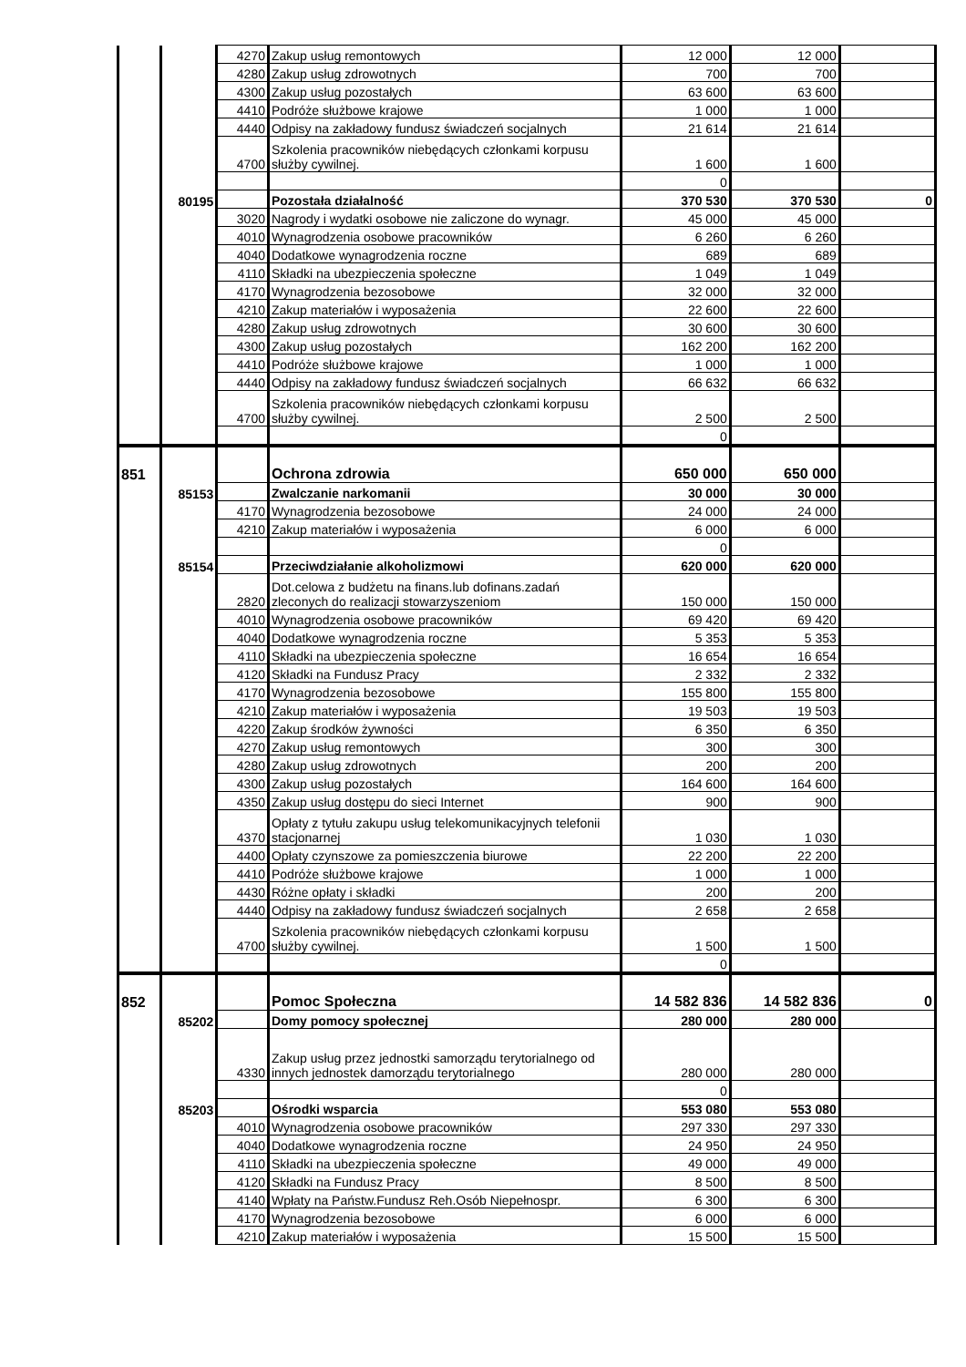| | | 4270 | Zakup usług remontowych | 12 000 | 12 000 | |
| | | 4280 | Zakup usług zdrowotnych | 700 | 700 | |
| | | 4300 | Zakup usług pozostałych | 63 600 | 63 600 | |
| | | 4410 | Podróże służbowe krajowe | 1 000 | 1 000 | |
| | | 4440 | Odpisy na zakładowy fundusz świadczeń socjalnych | 21 614 | 21 614 | |
| | | 4700 | Szkolenia pracowników niebędących członkami korpusu służby cywilnej. | 1 600 | 1 600 | |
| | | | | 0 | | |
| | 80195 | | Pozostała działalność | 370 530 | 370 530 | 0 |
| | | 3020 | Nagrody i wydatki osobowe nie zaliczone do wynagr. | 45 000 | 45 000 | |
| | | 4010 | Wynagrodzenia osobowe pracowników | 6 260 | 6 260 | |
| | | 4040 | Dodatkowe wynagrodzenia roczne | 689 | 689 | |
| | | 4110 | Składki na ubezpieczenia społeczne | 1 049 | 1 049 | |
| | | 4170 | Wynagrodzenia bezosobowe | 32 000 | 32 000 | |
| | | 4210 | Zakup materiałów i wyposażenia | 22 600 | 22 600 | |
| | | 4280 | Zakup usług zdrowotnych | 30 600 | 30 600 | |
| | | 4300 | Zakup usług pozostałych | 162 200 | 162 200 | |
| | | 4410 | Podróże służbowe krajowe | 1 000 | 1 000 | |
| | | 4440 | Odpisy na zakładowy fundusz świadczeń socjalnych | 66 632 | 66 632 | |
| | | 4700 | Szkolenia pracowników niebędących członkami korpusu służby cywilnej. | 2 500 | 2 500 | |
| | | | | 0 | | |
| 851 | | | Ochrona zdrowia | 650 000 | 650 000 | |
| | 85153 | | Zwalczanie narkomanii | 30 000 | 30 000 | |
| | | 4170 | Wynagrodzenia bezosobowe | 24 000 | 24 000 | |
| | | 4210 | Zakup materiałów i wyposażenia | 6 000 | 6 000 | |
| | | | | 0 | | |
| | 85154 | | Przeciwdziałanie alkoholizmowi | 620 000 | 620 000 | |
| | | 2820 | Dot.celowa z budżetu na finans.lub dofinans.zadań zleconych do realizacji stowarzyszeniom | 150 000 | 150 000 | |
| | | 4010 | Wynagrodzenia osobowe pracowników | 69 420 | 69 420 | |
| | | 4040 | Dodatkowe wynagrodzenia roczne | 5 353 | 5 353 | |
| | | 4110 | Składki na ubezpieczenia społeczne | 16 654 | 16 654 | |
| | | 4120 | Składki na Fundusz Pracy | 2 332 | 2 332 | |
| | | 4170 | Wynagrodzenia bezosobowe | 155 800 | 155 800 | |
| | | 4210 | Zakup materiałów i wyposażenia | 19 503 | 19 503 | |
| | | 4220 | Zakup środków żywności | 6 350 | 6 350 | |
| | | 4270 | Zakup usług remontowych | 300 | 300 | |
| | | 4280 | Zakup usług zdrowotnych | 200 | 200 | |
| | | 4300 | Zakup usług pozostałych | 164 600 | 164 600 | |
| | | 4350 | Zakup usług dostępu do sieci Internet | 900 | 900 | |
| | | 4370 | Opłaty z tytułu zakupu usług telekomunikacyjnych telefonii stacjonarnej | 1 030 | 1 030 | |
| | | 4400 | Opłaty czynszowe za pomieszczenia biurowe | 22 200 | 22 200 | |
| | | 4410 | Podróże służbowe krajowe | 1 000 | 1 000 | |
| | | 4430 | Różne opłaty i składki | 200 | 200 | |
| | | 4440 | Odpisy na zakładowy fundusz świadczeń socjalnych | 2 658 | 2 658 | |
| | | 4700 | Szkolenia pracowników niebędących członkami korpusu służby cywilnej. | 1 500 | 1 500 | |
| | | | | 0 | | |
| 852 | | | Pomoc Społeczna | 14 582 836 | 14 582 836 | 0 |
| | 85202 | | Domy pomocy społecznej | 280 000 | 280 000 | |
| | | 4330 | Zakup usług przez jednostki samorządu terytorialnego od innych jednostek damorządu terytorialnego | 280 000 | 280 000 | |
| | | | | 0 | | |
| | 85203 | | Ośrodki wsparcia | 553 080 | 553 080 | |
| | | 4010 | Wynagrodzenia osobowe pracowników | 297 330 | 297 330 | |
| | | 4040 | Dodatkowe wynagrodzenia roczne | 24 950 | 24 950 | |
| | | 4110 | Składki na ubezpieczenia społeczne | 49 000 | 49 000 | |
| | | 4120 | Składki na Fundusz Pracy | 8 500 | 8 500 | |
| | | 4140 | Wpłaty na Państw.Fundusz Reh.Osób Niepełnospr. | 6 300 | 6 300 | |
| | | 4170 | Wynagrodzenia bezosobowe | 6 000 | 6 000 | |
| | | 4210 | Zakup materiałów i wyposażenia | 15 500 | 15 500 | |